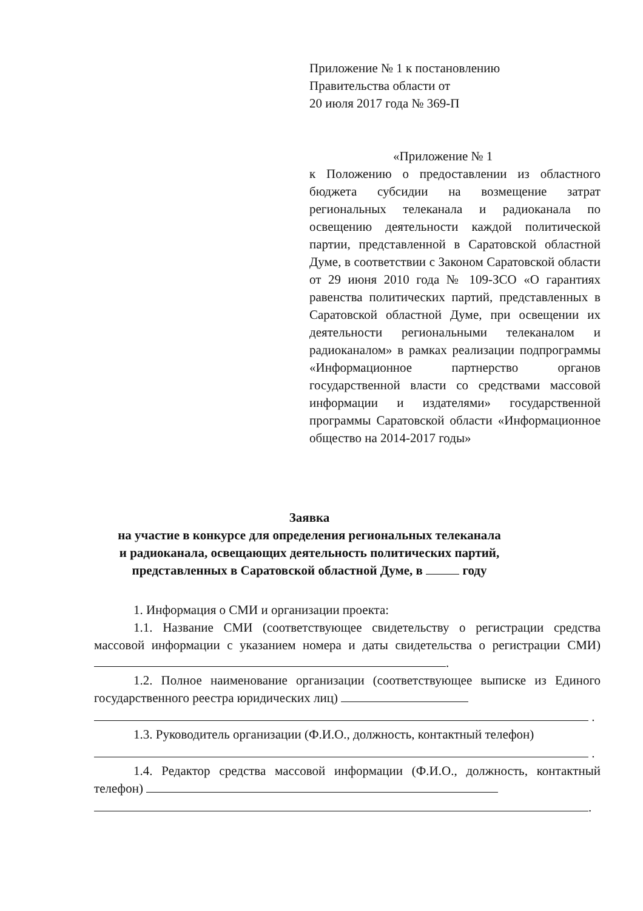Приложение № 1 к постановлению
Правительства области от
20 июля 2017 года № 369-П
«Приложение № 1
к Положению о предоставлении из областного бюджета субсидии на возмещение затрат региональных телеканала и радиоканала по освещению деятельности каждой политической партии, представленной в Саратовской областной Думе, в соответствии с Законом Саратовской области от 29 июня 2010 года № 109-ЗСО «О гарантиях равенства политических партий, представленных в Саратовской областной Думе, при освещении их деятельности региональными телеканалом и радиоканалом» в рамках реализации подпрограммы «Информационное партнерство органов государственной власти со средствами массовой информации и издателями» государственной программы Саратовской области «Информационное общество на 2014-2017 годы»
Заявка
на участие в конкурсе для определения региональных телеканала
и радиоканала, освещающих деятельность политических партий,
представленных в Саратовской областной Думе, в году
1. Информация о СМИ и организации проекта:
1.1. Название СМИ (соответствующее свидетельству о регистрации средства массовой информации с указанием номера и даты свидетельства о регистрации СМИ) .
1.2. Полное наименование организации (соответствующее выписке из Единого государственного реестра юридических лиц)
.
1.3. Руководитель организации (Ф.И.О., должность, контактный телефон)
.
1.4. Редактор средства массовой информации (Ф.И.О., должность, контактный телефон)
.